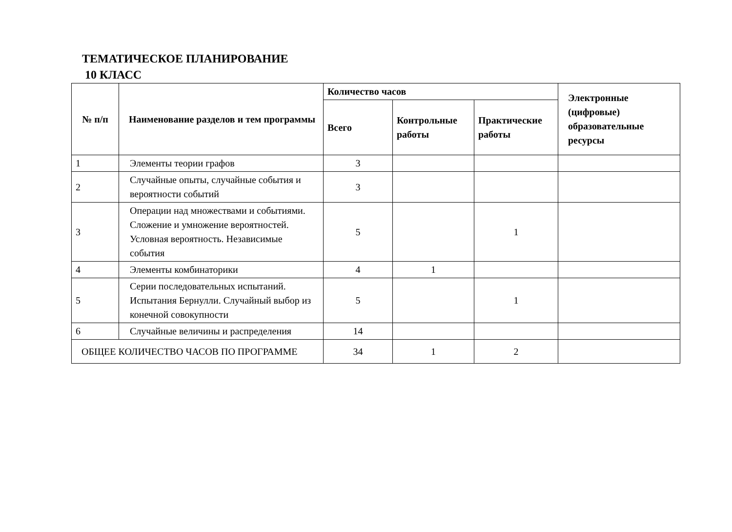ТЕМАТИЧЕСКОЕ ПЛАНИРОВАНИЕ
10 КЛАСС
| № п/п | Наименование разделов и тем программы | Количество часов | | | Электронные (цифровые) образовательные ресурсы |
| --- | --- | --- | --- | --- | --- |
| | | Всего | Контрольные работы | Практические работы | |
| 1 | Элементы теории графов | 3 | | | |
| 2 | Случайные опыты, случайные события и вероятности событий | 3 | | | |
| 3 | Операции над множествами и событиями. Сложение и умножение вероятностей. Условная вероятность. Независимые события | 5 | | 1 | |
| 4 | Элементы комбинаторики | 4 | 1 | | |
| 5 | Серии последовательных испытаний. Испытания Бернулли. Случайный выбор из конечной совокупности | 5 | | 1 | |
| 6 | Случайные величины и распределения | 14 | | | |
| ОБЩЕЕ КОЛИЧЕСТВО ЧАСОВ ПО ПРОГРАММЕ | | 34 | 1 | 2 | |